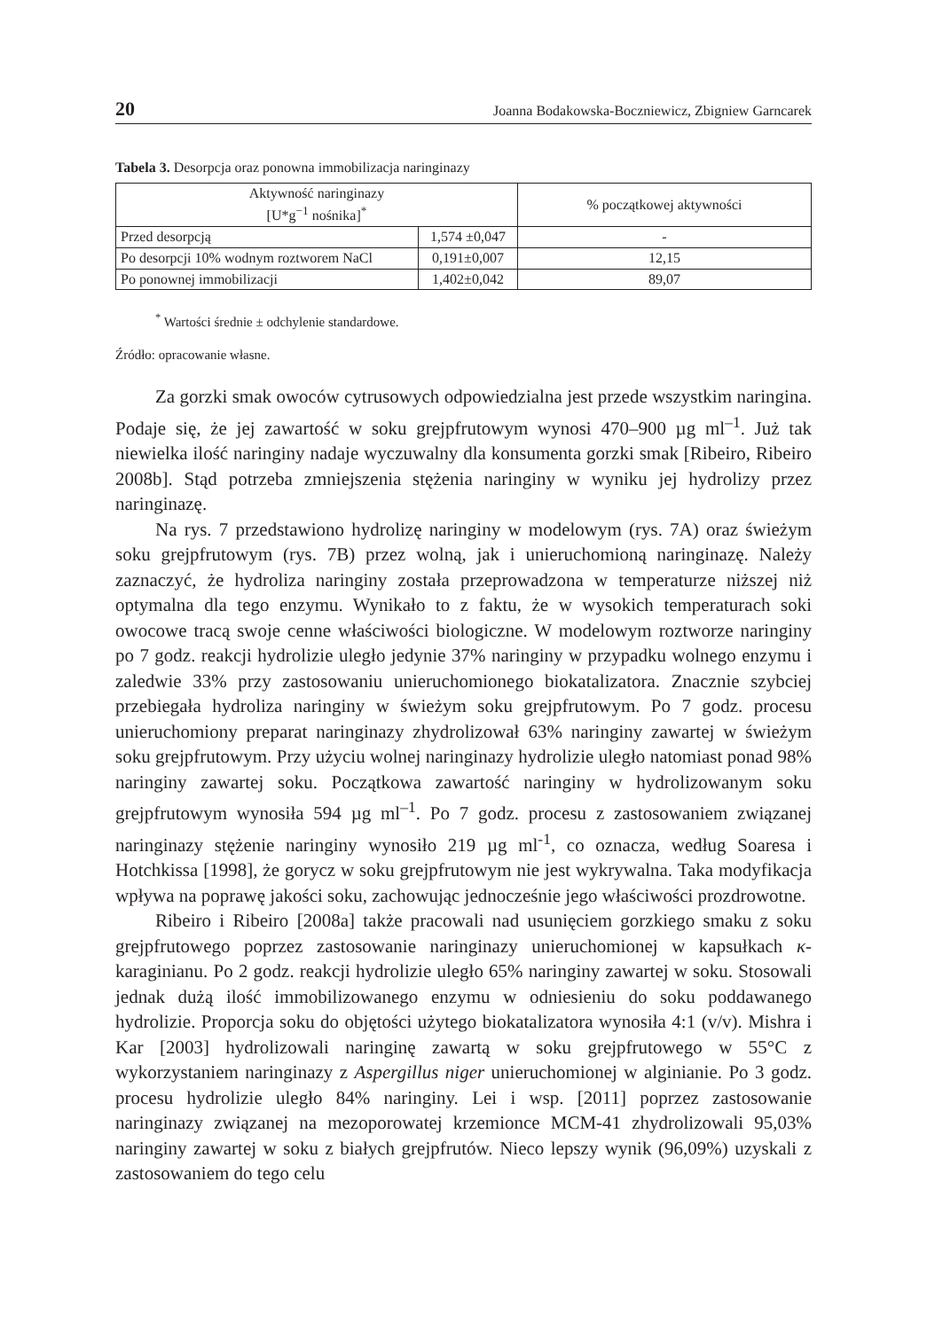20 Joanna Bodakowska-Boczniewicz, Zbigniew Garncarek
Tabela 3. Desorpcja oraz ponowna immobilizacja naringinazy
| Aktywność naringinazy [U*g<sup>−1</sup> nośnika]<sup>*</sup> | | % początkowej aktywności |
| --- | --- | --- |
| Przed desorpcją | 1,574 ±0,047 | - |
| Po desorpcji 10% wodnym roztworem NaCl | 0,191±0,007 | 12,15 |
| Po ponownej immobilizacji | 1,402±0,042 | 89,07 |
<sup>*</sup> Wartości średnie ± odchylenie standardowe.
Źródło: opracowanie własne.
Za gorzki smak owoców cytrusowych odpowiedzialna jest przede wszystkim naringina. Podaje się, że jej zawartość w soku grejpfrutowym wynosi 470–900 µg ml<sup>–1</sup>. Już tak niewielka ilość naringiny nadaje wyczuwalny dla konsumenta gorzki smak [Ribeiro, Ribeiro 2008b]. Stąd potrzeba zmniejszenia stężenia naringiny w wyniku jej hydrolizy przez naringinazę.
Na rys. 7 przedstawiono hydrolizę naringiny w modelowym (rys. 7A) oraz świeżym soku grejpfrutowym (rys. 7B) przez wolną, jak i unieruchomioną naringinazę. Należy zaznaczyć, że hydroliza naringiny została przeprowadzona w temperaturze niższej niż optymalna dla tego enzymu. Wynikało to z faktu, że w wysokich temperaturach soki owocowe tracą swoje cenne właściwości biologiczne. W modelowym roztworze naringiny po 7 godz. reakcji hydrolizie uległo jedynie 37% naringiny w przypadku wolnego enzymu i zaledwie 33% przy zastosowaniu unieruchomionego biokatalizatora. Znacznie szybciej przebiegała hydroliza naringiny w świeżym soku grejpfrutowym. Po 7 godz. procesu unieruchomiony preparat naringinazy zhydrolizował 63% naringiny zawartej w świeżym soku grejpfrutowym. Przy użyciu wolnej naringinazy hydrolizie uległo natomiast ponad 98% naringiny zawartej soku. Początkowa zawartość naringiny w hydrolizowanym soku grejpfrutowym wynosiła 594 µg ml<sup>–1</sup>. Po 7 godz. procesu z zastosowaniem związanej naringinazy stężenie naringiny wynosiło 219 µg ml<sup>-1</sup>, co oznacza, według Soaresa i Hotchkissa [1998], że gorycz w soku grejpfrutowym nie jest wykrywalna. Taka modyfikacja wpływa na poprawę jakości soku, zachowując jednocześnie jego właściwości prozdrowotne.
Ribeiro i Ribeiro [2008a] także pracowali nad usunięciem gorzkiego smaku z soku grejpfrutowego poprzez zastosowanie naringinazy unieruchomionej w kapsułkach κ-karaginianu. Po 2 godz. reakcji hydrolizie uległo 65% naringiny zawartej w soku. Stosowali jednak dużą ilość immobilizowanego enzymu w odniesieniu do soku poddawanego hydrolizie. Proporcja soku do objętości użytego biokatalizatora wynosiła 4:1 (v/v). Mishra i Kar [2003] hydrolizowali naringinę zawartą w soku grejpfrutowego w 55°C z wykorzystaniem naringinazy z Aspergillus niger unieruchomionej w alginianie. Po 3 godz. procesu hydrolizie uległo 84% naringiny. Lei i wsp. [2011] poprzez zastosowanie naringinazy związanej na mezoporowatej krzemionce MCM-41 zhydrolizowali 95,03% naringiny zawartej w soku z białych grejpfrutów. Nieco lepszy wynik (96,09%) uzyskali z zastosowaniem do tego celu